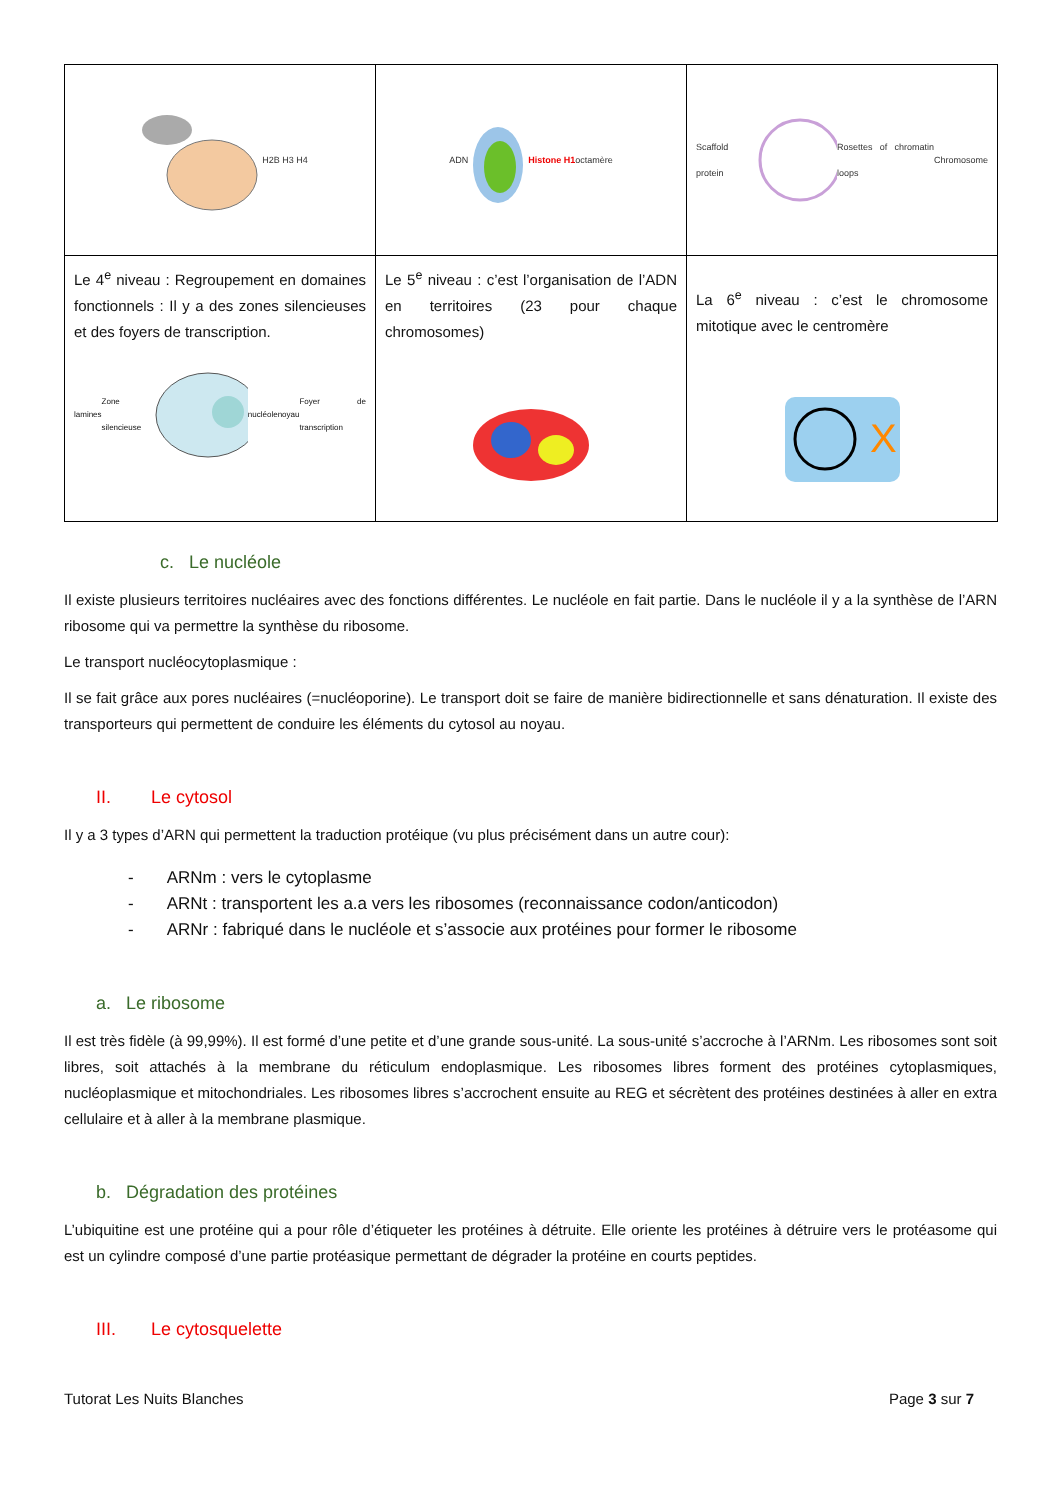| H2B H3 H4 | ADN Histone H1 octamère | Scaffold protein Rosettes of chromatin loops Chromosome |
| Le 4<sup>e</sup> niveau : Regroupement en domaines fonctionnels : Il y a des zones silencieuses et des foyers de transcription. lamines Zone silencieuse nucléole noyau Foyer de transcription | Le 5<sup>e</sup> niveau : c’est l’organisation de l’ADN en territoires (23 pour chaque chromosomes) | La 6<sup>e</sup> niveau : c’est le chromosome mitotique avec le centromère X |
c. Le nucléole
Il existe plusieurs territoires nucléaires avec des fonctions différentes. Le nucléole en fait partie. Dans le nucléole il y a la synthèse de l’ARN ribosome qui va permettre la synthèse du ribosome.
Le transport nucléocytoplasmique :
Il se fait grâce aux pores nucléaires (=nucléoporine). Le transport doit se faire de manière bidirectionnelle et sans dénaturation. Il existe des transporteurs qui permettent de conduire les éléments du cytosol au noyau.
II. Le cytosol
Il y a 3 types d’ARN qui permettent la traduction protéique (vu plus précisément dans un autre cour):
- ARNm : vers le cytoplasme
- ARNt : transportent les a.a vers les ribosomes (reconnaissance codon/anticodon)
- ARNr : fabriqué dans le nucléole et s’associe aux protéines pour former le ribosome
a. Le ribosome
Il est très fidèle (à 99,99%). Il est formé d’une petite et d’une grande sous-unité. La sous-unité s’accroche à l’ARNm. Les ribosomes sont soit libres, soit attachés à la membrane du réticulum endoplasmique. Les ribosomes libres forment des protéines cytoplasmiques, nucléoplasmique et mitochondriales. Les ribosomes libres s’accrochent ensuite au REG et sécrètent des protéines destinées à aller en extra cellulaire et à aller à la membrane plasmique.
b. Dégradation des protéines
L’ubiquitine est une protéine qui a pour rôle d’étiqueter les protéines à détruite. Elle oriente les protéines à détruire vers le protéasome qui est un cylindre composé d’une partie protéasique permettant de dégrader la protéine en courts peptides.
III. Le cytosquelette
Tutorat Les Nuits Blanches Page 3 sur 7